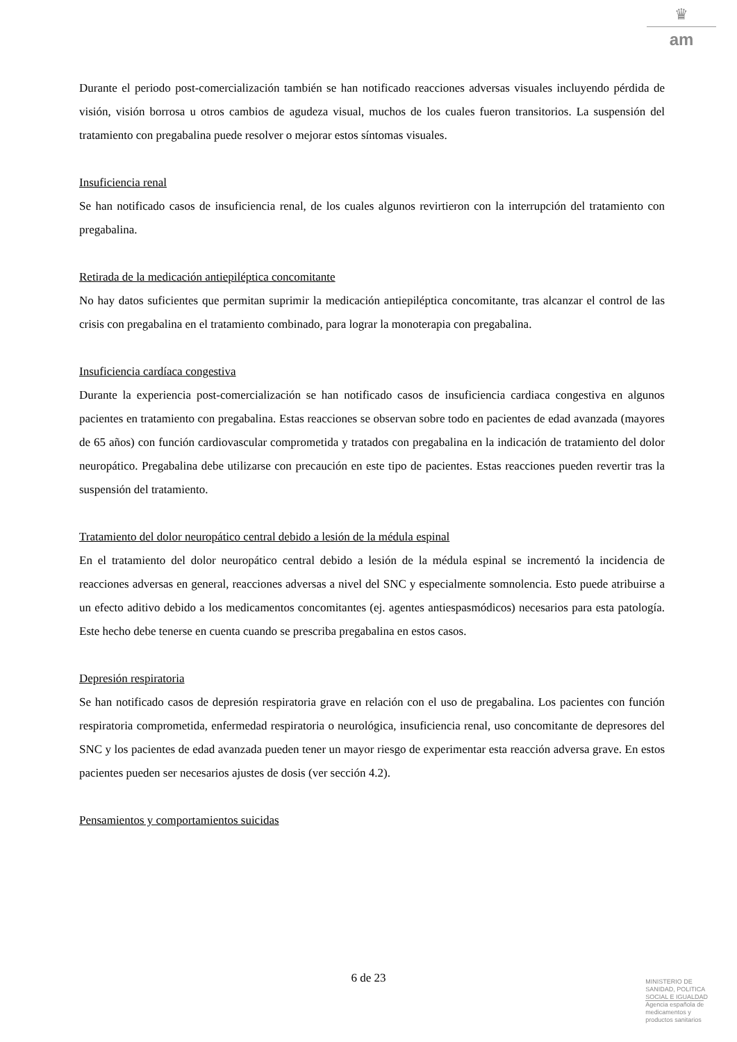♛
am
Durante el periodo post-comercialización también se han notificado reacciones adversas visuales incluyendo pérdida de visión, visión borrosa u otros cambios de agudeza visual, muchos de los cuales fueron transitorios. La suspensión del tratamiento con pregabalina puede resolver o mejorar estos síntomas visuales.
Insuficiencia renal
Se han notificado casos de insuficiencia renal, de los cuales algunos revirtieron con la interrupción del tratamiento con pregabalina.
Retirada de la medicación antiepiléptica concomitante
No hay datos suficientes que permitan suprimir la medicación antiepiléptica concomitante, tras alcanzar el control de las crisis con pregabalina en el tratamiento combinado, para lograr la monoterapia con pregabalina.
Insuficiencia cardíaca congestiva
Durante la experiencia post-comercialización se han notificado casos de insuficiencia cardiaca congestiva en algunos pacientes en tratamiento con pregabalina. Estas reacciones se observan sobre todo en pacientes de edad avanzada (mayores de 65 años) con función cardiovascular comprometida y tratados con pregabalina en la indicación de tratamiento del dolor neuropático. Pregabalina debe utilizarse con precaución en este tipo de pacientes. Estas reacciones pueden revertir tras la suspensión del tratamiento.
Tratamiento del dolor neuropático central debido a lesión de la médula espinal
En el tratamiento del dolor neuropático central debido a lesión de la médula espinal se incrementó la incidencia de reacciones adversas en general, reacciones adversas a nivel del SNC y especialmente somnolencia. Esto puede atribuirse a un efecto aditivo debido a los medicamentos concomitantes (ej. agentes antiespasmódicos) necesarios para esta patología. Este hecho debe tenerse en cuenta cuando se prescriba pregabalina en estos casos.
Depresión respiratoria
Se han notificado casos de depresión respiratoria grave en relación con el uso de pregabalina. Los pacientes con función respiratoria comprometida, enfermedad respiratoria o neurológica, insuficiencia renal, uso concomitante de depresores del SNC y los pacientes de edad avanzada pueden tener un mayor riesgo de experimentar esta reacción adversa grave. En estos pacientes pueden ser necesarios ajustes de dosis (ver sección 4.2).
Pensamientos y comportamientos suicidas
6 de 23
MINISTERIO DE
SANIDAD, POLITICA
SOCIAL E IGUALDAD
Agencia española de
medicamentos y
productos sanitarios